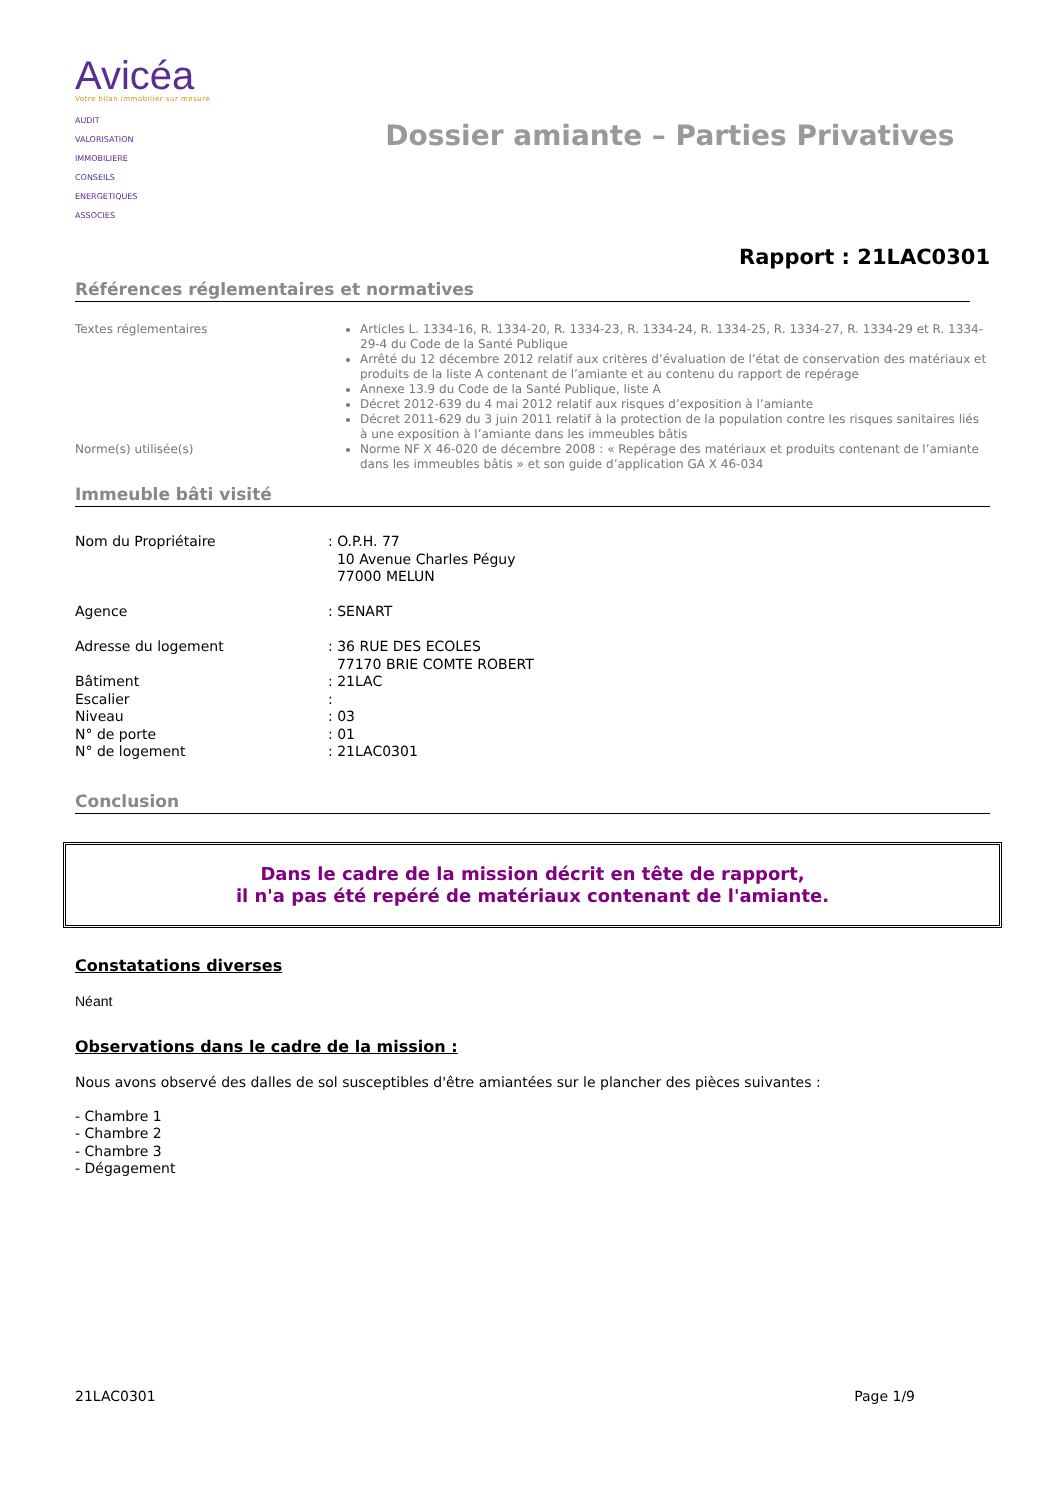Avicéa
Votre bilan immobilier sur mesure
AUDIT
VALORISATION
IMMOBILIERE
CONSEILS
ENERGETIQUES
ASSOCIES
Dossier amiante – Parties Privatives
Rapport : 21LAC0301
Références réglementaires et normatives
| Textes réglementaires | Articles L. 1334-16, R. 1334-20, R. 1334-23, R. 1334-24, R. 1334-25, R. 1334-27, R. 1334-29 et R. 1334-29-4 du Code de la Santé Publique Arrêté du 12 décembre 2012 relatif aux critères d’évaluation de l’état de conservation des matériaux et produits de la liste A contenant de l’amiante et au contenu du rapport de repérage Annexe 13.9 du Code de la Santé Publique, liste A Décret 2012-639 du 4 mai 2012 relatif aux risques d’exposition à l’amiante Décret 2011-629 du 3 juin 2011 relatif à la protection de la population contre les risques sanitaires liés à une exposition à l’amiante dans les immeubles bâtis |
| Norme(s) utilisée(s) | Norme NF X 46-020 de décembre 2008 : « Repérage des matériaux et produits contenant de l’amiante dans les immeubles bâtis » et son guide d’application GA X 46-034 |
Immeuble bâti visité
| Nom du Propriétaire | : O.P.H. 77 10 Avenue Charles Péguy 77000 MELUN |
| Agence | : SENART |
| Adresse du logement | : 36 RUE DES ECOLES 77170 BRIE COMTE ROBERT |
| Bâtiment | : 21LAC |
| Escalier | : |
| Niveau | : 03 |
| N° de porte | : 01 |
| N° de logement | : 21LAC0301 |
Conclusion
Dans le cadre de la mission décrit en tête de rapport,
il n'a pas été repéré de matériaux contenant de l'amiante.
Constatations diverses
Néant
Observations dans le cadre de la mission :
Nous avons observé des dalles de sol susceptibles d'être amiantées sur le plancher des pièces suivantes :
- Chambre 1
- Chambre 2
- Chambre 3
- Dégagement
21LAC0301 Page 1/9